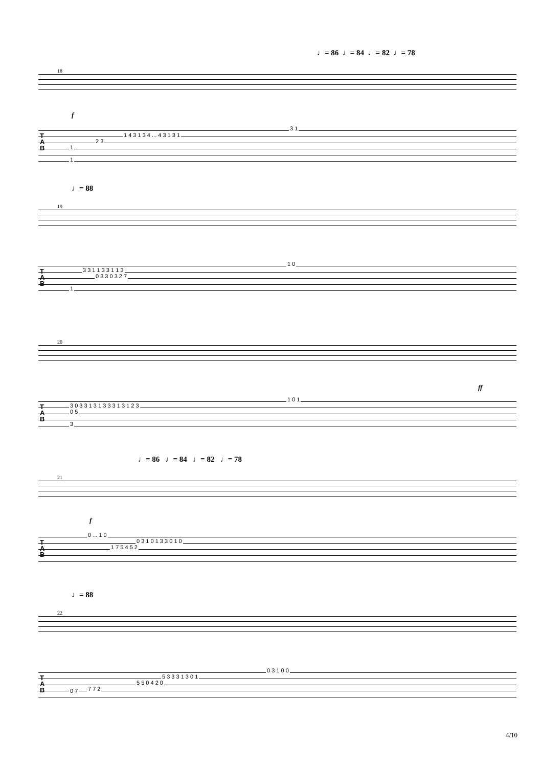♩= 86 ♩= 84 ♩= 82 ♩= 78
18
f
T
A
B
3 1
1 4 3 1 3 4 ... 4 3 1 3 1
2 3
1
1
♩= 88
19
T
A
B
1 0
3 3 1 1 3 3 1 1 3
0 3 3 0 3 2 7
1
20
ff
T
A
B
1 0 1
3 0 3 3 1 3 1 3 3 3 1 3 1 2 3
0 5
3
♩= 86 ♩= 84 ♩= 82 ♩= 78
21
f
T
A
B
0 ... 1 0
0 3 1 0 1 3 3 0 1 0
1 7 5 4 5 2
♩= 88
22
T
A
B
0 3 1 0 0
5 3 3 3 1 3 0 1
5 5 0 4 2 0
7 7 2 0 7
4/10